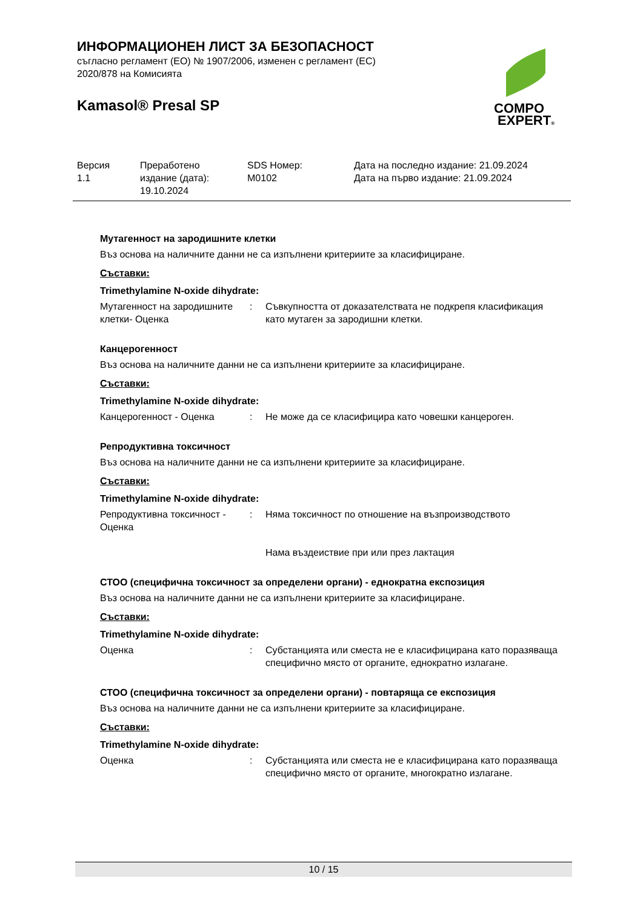ИНФОРМАЦИОНЕН ЛИСТ ЗА БЕЗОПАСНОСТ
съгласно регламент (ЕО) № 1907/2006, изменен с регламент (ЕС)
2020/878 на Комисията
Kamasol® Presal SP
COMPO
EXPERT®
| Версия 1.1 | Преработено издание (дата): 19.10.2024 | SDS Номер: M0102 | Дата на последно издание: 21.09.2024 Дата на първо издание: 21.09.2024 |
Мутагенност на зародишните клетки
Въз основа на наличните данни не са изпълнени критериите за класифициране.
Съставки:
Trimethylamine N-oxide dihydrate:
| Мутагенност на зародишните клетки- Оценка | : | Съвкупността от доказателствата не подкрепя класификация като мутаген за зародишни клетки. |
Канцерогенност
Въз основа на наличните данни не са изпълнени критериите за класифициране.
Съставки:
Trimethylamine N-oxide dihydrate:
| Канцерогенност - Оценка | : | Не може да се класифицира като човешки канцероген. |
Репродуктивна токсичност
Въз основа на наличните данни не са изпълнени критериите за класифициране.
Съставки:
Trimethylamine N-oxide dihydrate:
| Репродуктивна токсичност - Оценка | : | Няма токсичност по отношение на възпроизводството Нама въздеиствие при или през лактация |
СТОО (специфична токсичност за определени органи) - еднократна експозиция
Въз основа на наличните данни не са изпълнени критериите за класифициране.
Съставки:
Trimethylamine N-oxide dihydrate:
| Оценка | : | Субстанцията или сместа не е класифицирана като поразяваща специфично място от органите, еднократно излагане. |
СТОО (специфична токсичност за определени органи) - повтаряща се експозиция
Въз основа на наличните данни не са изпълнени критериите за класифициране.
Съставки:
Trimethylamine N-oxide dihydrate:
| Оценка | : | Субстанцията или сместа не е класифицирана като поразяваща специфично място от органите, многократно излагане. |
10 / 15